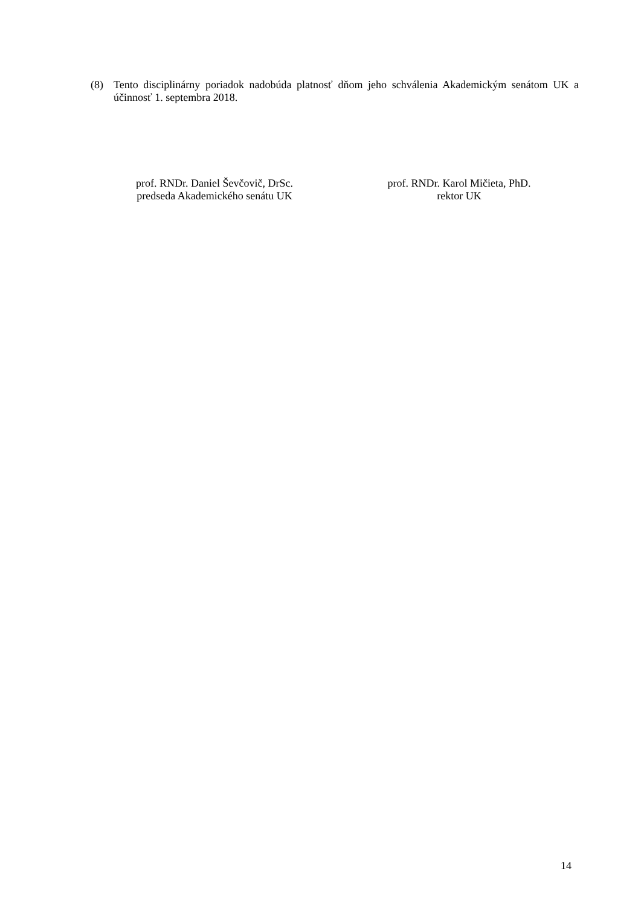(8) Tento disciplinárny poriadok nadobúda platnosť dňom jeho schválenia Akademickým senátom UK a účinnosť 1. septembra 2018.
prof. RNDr. Daniel Ševčovič, DrSc.
predseda Akademického senátu UK
prof. RNDr. Karol Mičieta, PhD.
rektor UK
14